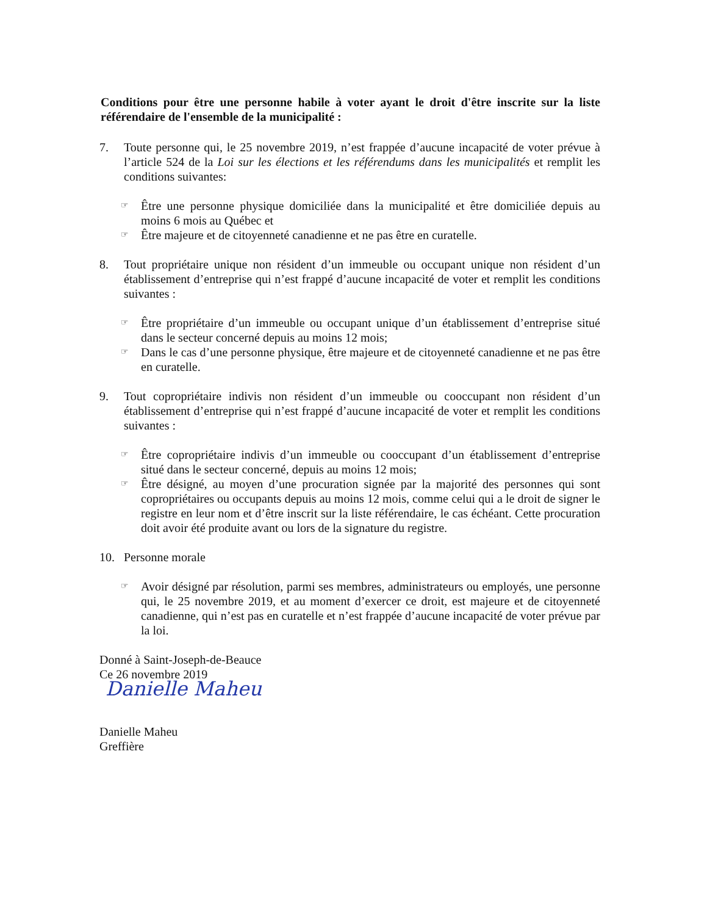Conditions pour être une personne habile à voter ayant le droit d'être inscrite sur la liste référendaire de l'ensemble de la municipalité :
7. Toute personne qui, le 25 novembre 2019, n’est frappée d’aucune incapacité de voter prévue à l’article 524 de la Loi sur les élections et les référendums dans les municipalités et remplit les conditions suivantes:
☞
Être une personne physique domiciliée dans la municipalité et être domiciliée depuis au moins 6 mois au Québec et
☞
Être majeure et de citoyenneté canadienne et ne pas être en curatelle.
8. Tout propriétaire unique non résident d’un immeuble ou occupant unique non résident d’un établissement d’entreprise qui n’est frappé d’aucune incapacité de voter et remplit les conditions suivantes :
☞
Être propriétaire d’un immeuble ou occupant unique d’un établissement d’entreprise situé dans le secteur concerné depuis au moins 12 mois;
☞
Dans le cas d’une personne physique, être majeure et de citoyenneté canadienne et ne pas être en curatelle.
9. Tout copropriétaire indivis non résident d’un immeuble ou cooccupant non résident d’un établissement d’entreprise qui n’est frappé d’aucune incapacité de voter et remplit les conditions suivantes :
☞
Être copropriétaire indivis d’un immeuble ou cooccupant d’un établissement d’entreprise situé dans le secteur concerné, depuis au moins 12 mois;
☞
Être désigné, au moyen d’une procuration signée par la majorité des personnes qui sont copropriétaires ou occupants depuis au moins 12 mois, comme celui qui a le droit de signer le registre en leur nom et d’être inscrit sur la liste référendaire, le cas échéant. Cette procuration doit avoir été produite avant ou lors de la signature du registre.
10. Personne morale
☞
Avoir désigné par résolution, parmi ses membres, administrateurs ou employés, une personne qui, le 25 novembre 2019, et au moment d’exercer ce droit, est majeure et de citoyenneté canadienne, qui n’est pas en curatelle et n’est frappée d’aucune incapacité de voter prévue par la loi.
Donné à Saint-Joseph-de-Beauce
Ce 26 novembre 2019
Danielle Maheu
Danielle Maheu
Greffière